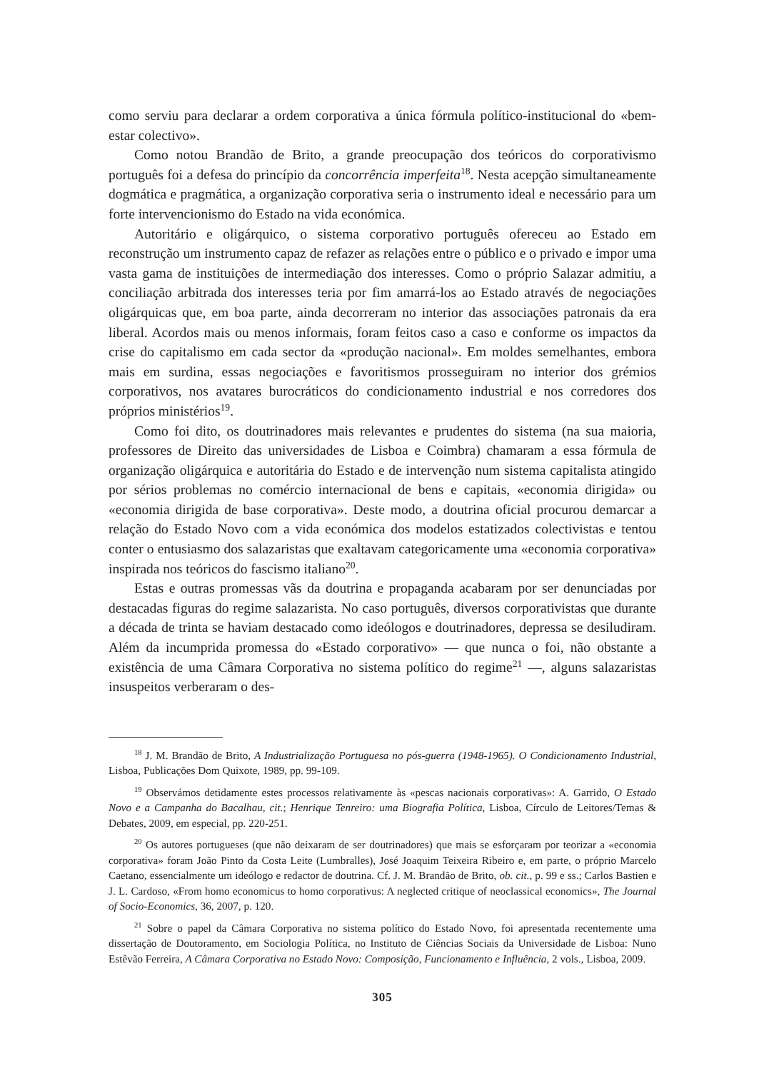como serviu para declarar a ordem corporativa a única fórmula político-institucional do «bem-estar colectivo».
Como notou Brandão de Brito, a grande preocupação dos teóricos do corporativismo português foi a defesa do princípio da concorrência imperfeita<sup>18</sup>. Nesta acepção simultaneamente dogmática e pragmática, a organização corporativa seria o instrumento ideal e necessário para um forte intervencionismo do Estado na vida económica.
Autoritário e oligárquico, o sistema corporativo português ofereceu ao Estado em reconstrução um instrumento capaz de refazer as relações entre o público e o privado e impor uma vasta gama de instituições de intermediação dos interesses. Como o próprio Salazar admitiu, a conciliação arbitrada dos interesses teria por fim amarrá-los ao Estado através de negociações oligárquicas que, em boa parte, ainda decorreram no interior das associações patronais da era liberal. Acordos mais ou menos informais, foram feitos caso a caso e conforme os impactos da crise do capitalismo em cada sector da «produção nacional». Em moldes semelhantes, embora mais em surdina, essas negociações e favoritismos prosseguiram no interior dos grémios corporativos, nos avatares burocráticos do condicionamento industrial e nos corredores dos próprios ministérios<sup>19</sup>.
Como foi dito, os doutrinadores mais relevantes e prudentes do sistema (na sua maioria, professores de Direito das universidades de Lisboa e Coimbra) chamaram a essa fórmula de organização oligárquica e autoritária do Estado e de intervenção num sistema capitalista atingido por sérios problemas no comércio internacional de bens e capitais, «economia dirigida» ou «economia dirigida de base corporativa». Deste modo, a doutrina oficial procurou demarcar a relação do Estado Novo com a vida económica dos modelos estatizados colectivistas e tentou conter o entusiasmo dos salazaristas que exaltavam categoricamente uma «economia corporativa» inspirada nos teóricos do fascismo italiano<sup>20</sup>.
Estas e outras promessas vãs da doutrina e propaganda acabaram por ser denunciadas por destacadas figuras do regime salazarista. No caso português, diversos corporativistas que durante a década de trinta se haviam destacado como ideólogos e doutrinadores, depressa se desiludiram. Além da incumprida promessa do «Estado corporativo» — que nunca o foi, não obstante a existência de uma Câmara Corporativa no sistema político do regime<sup>21</sup> —, alguns salazaristas insuspeitos verberaram o des-
<sup>18</sup> J. M. Brandão de Brito, A Industrialização Portuguesa no pós-guerra (1948-1965). O Condicionamento Industrial, Lisboa, Publicações Dom Quixote, 1989, pp. 99-109.
<sup>19</sup> Observámos detidamente estes processos relativamente às «pescas nacionais corporativas»: A. Garrido, O Estado Novo e a Campanha do Bacalhau, cit.; Henrique Tenreiro: uma Biografia Política, Lisboa, Círculo de Leitores/Temas & Debates, 2009, em especial, pp. 220-251.
<sup>20</sup> Os autores portugueses (que não deixaram de ser doutrinadores) que mais se esforçaram por teorizar a «economia corporativa» foram João Pinto da Costa Leite (Lumbralles), José Joaquim Teixeira Ribeiro e, em parte, o próprio Marcelo Caetano, essencialmente um ideólogo e redactor de doutrina. Cf. J. M. Brandão de Brito, ob. cit., p. 99 e ss.; Carlos Bastien e J. L. Cardoso, «From homo economicus to homo corporativus: A neglected critique of neoclassical economics», The Journal of Socio-Economics, 36, 2007, p. 120.
<sup>21</sup> Sobre o papel da Câmara Corporativa no sistema político do Estado Novo, foi apresentada recentemente uma dissertação de Doutoramento, em Sociologia Política, no Instituto de Ciências Sociais da Universidade de Lisboa: Nuno Estêvão Ferreira, A Câmara Corporativa no Estado Novo: Composição, Funcionamento e Influência, 2 vols., Lisboa, 2009.
305